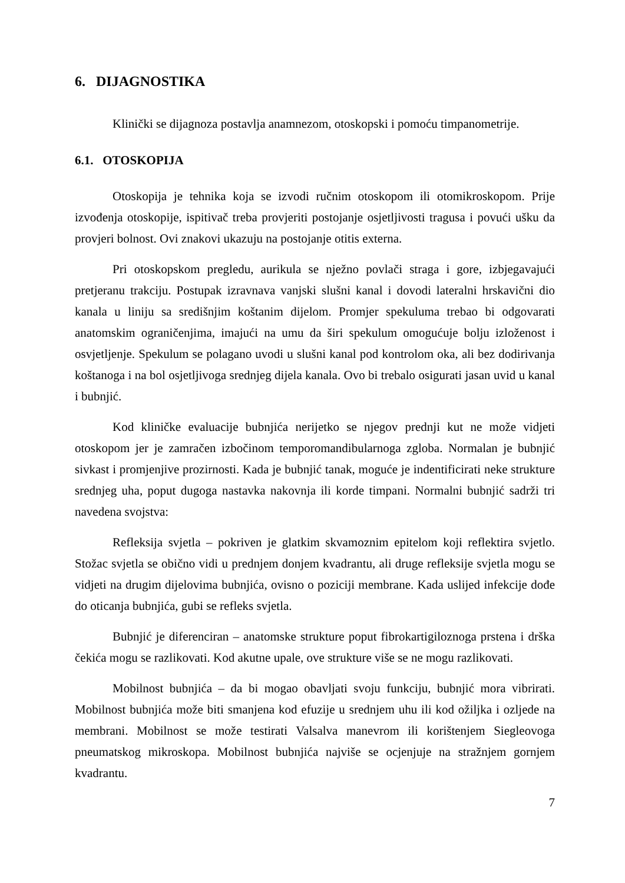6. DIJAGNOSTIKA
Klinički se dijagnoza postavlja anamnezom, otoskopski i pomoću timpanometrije.
6.1. OTOSKOPIJA
Otoskopija je tehnika koja se izvodi ručnim otoskopom ili otomikroskopom. Prije izvođenja otoskopije, ispitivač treba provjeriti postojanje osjetljivosti tragusa i povući ušku da provjeri bolnost. Ovi znakovi ukazuju na postojanje otitis externa.
Pri otoskopskom pregledu, aurikula se nježno povlači straga i gore, izbjegavajući pretjeranu trakciju. Postupak izravnava vanjski slušni kanal i dovodi lateralni hrskavični dio kanala u liniju sa središnjim koštanim dijelom. Promjer spekuluma trebao bi odgovarati anatomskim ograničenjima, imajući na umu da širi spekulum omogućuje bolju izloženost i osvjetljenje. Spekulum se polagano uvodi u slušni kanal pod kontrolom oka, ali bez dodirivanja koštanoga i na bol osjetljivoga srednjeg dijela kanala. Ovo bi trebalo osigurati jasan uvid u kanal i bubnjić.
Kod kliničke evaluacije bubnjića nerijetko se njegov prednji kut ne može vidjeti otoskopom jer je zamračen izbočinom temporomandibularnoga zgloba. Normalan je bubnjić sivkast i promjenjive prozirnosti. Kada je bubnjić tanak, moguće je indentificirati neke strukture srednjeg uha, poput dugoga nastavka nakovnja ili korde timpani. Normalni bubnjić sadrži tri navedena svojstva:
Refleksija svjetla – pokriven je glatkim skvamoznim epitelom koji reflektira svjetlo. Stožac svjetla se obično vidi u prednjem donjem kvadrantu, ali druge refleksije svjetla mogu se vidjeti na drugim dijelovima bubnjića, ovisno o poziciji membrane. Kada uslijed infekcije dođe do oticanja bubnjića, gubi se refleks svjetla.
Bubnjić je diferenciran – anatomske strukture poput fibrokartigiloznoga prstena i drška čekića mogu se razlikovati. Kod akutne upale, ove strukture više se ne mogu razlikovati.
Mobilnost bubnjića – da bi mogao obavljati svoju funkciju, bubnjić mora vibrirati. Mobilnost bubnjića može biti smanjena kod efuzije u srednjem uhu ili kod ožiljka i ozljede na membrani. Mobilnost se može testirati Valsalva manevrom ili korištenjem Siegleovoga pneumatskog mikroskopa. Mobilnost bubnjića najviše se ocjenjuje na stražnjem gornjem kvadrantu.
7